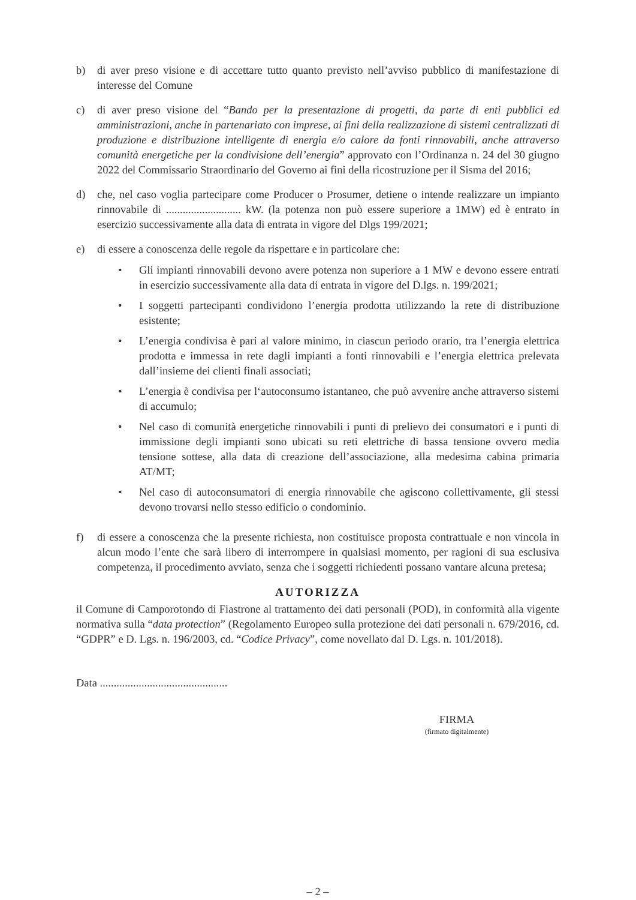b) di aver preso visione e di accettare tutto quanto previsto nell’avviso pubblico di manifestazione di interesse del Comune
c) di aver preso visione del “Bando per la presentazione di progetti, da parte di enti pubblici ed amministrazioni, anche in partenariato con imprese, ai fini della realizzazione di sistemi centralizzati di produzione e distribuzione intelligente di energia e/o calore da fonti rinnovabili, anche attraverso comunità energetiche per la condivisione dell’energia” approvato con l’Ordinanza n. 24 del 30 giugno 2022 del Commissario Straordinario del Governo ai fini della ricostruzione per il Sisma del 2016;
d) che, nel caso voglia partecipare come Producer o Prosumer, detiene o intende realizzare un impianto rinnovabile di ........................... kW. (la potenza non può essere superiore a 1MW) ed è entrato in esercizio successivamente alla data di entrata in vigore del Dlgs 199/2021;
e) di essere a conoscenza delle regole da rispettare e in particolare che:
• Gli impianti rinnovabili devono avere potenza non superiore a 1 MW e devono essere entrati in esercizio successivamente alla data di entrata in vigore del D.lgs. n. 199/2021;
• I soggetti partecipanti condividono l’energia prodotta utilizzando la rete di distribuzione esistente;
• L’energia condivisa è pari al valore minimo, in ciascun periodo orario, tra l’energia elettrica prodotta e immessa in rete dagli impianti a fonti rinnovabili e l’energia elettrica prelevata dall’insieme dei clienti finali associati;
• L’energia è condivisa per l‘autoconsumo istantaneo, che può avvenire anche attraverso sistemi di accumulo;
• Nel caso di comunità energetiche rinnovabili i punti di prelievo dei consumatori e i punti di immissione degli impianti sono ubicati su reti elettriche di bassa tensione ovvero media tensione sottese, alla data di creazione dell’associazione, alla medesima cabina primaria AT/MT;
• Nel caso di autoconsumatori di energia rinnovabile che agiscono collettivamente, gli stessi devono trovarsi nello stesso edificio o condominio.
f) di essere a conoscenza che la presente richiesta, non costituisce proposta contrattuale e non vincola in alcun modo l’ente che sarà libero di interrompere in qualsiasi momento, per ragioni di sua esclusiva competenza, il procedimento avviato, senza che i soggetti richiedenti possano vantare alcuna pretesa;
AUTORIZZA
il Comune di Camporotondo di Fiastrone al trattamento dei dati personali (POD), in conformità alla vigente normativa sulla “data protection” (Regolamento Europeo sulla protezione dei dati personali n. 679/2016, cd. “GDPR” e D. Lgs. n. 196/2003, cd. “Codice Privacy”, come novellato dal D. Lgs. n. 101/2018).
Data ..............................................
FIRMA
(firmato digitalmente)
– 2 –